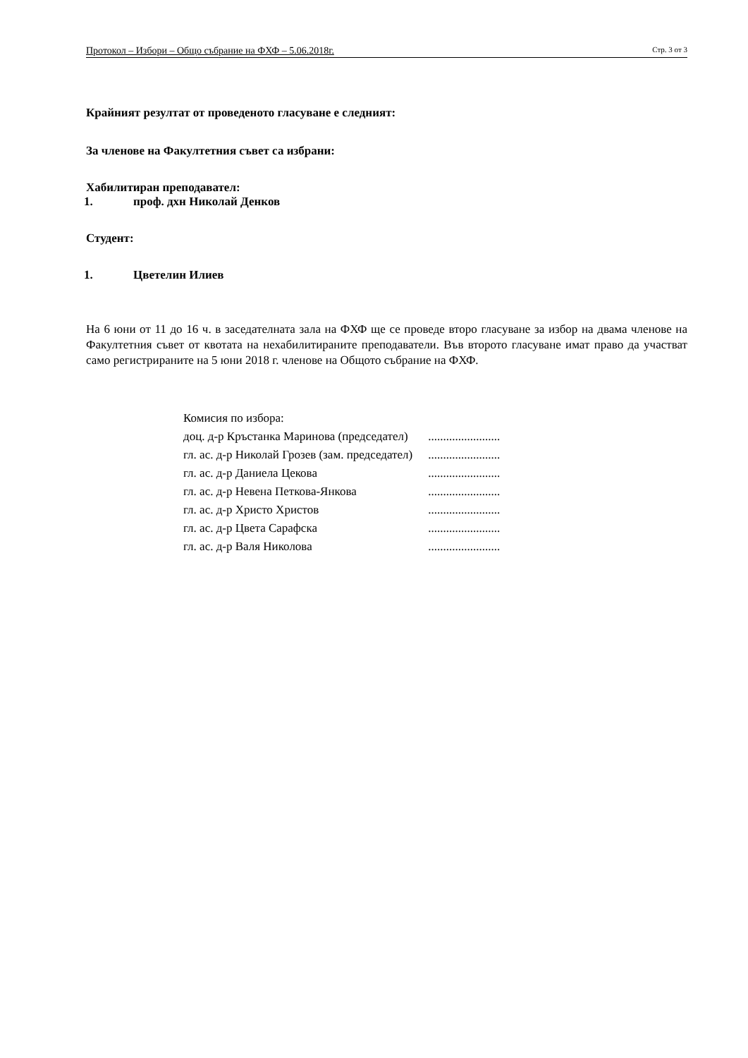Протокол – Избори – Общо събрание на ФХФ – 5.06.2018г. Стр. 3 от 3
Крайният резултат от проведеното гласуване е следният:
За членове на Факултетния съвет са избрани:
Хабилитиран преподавател:
1. проф. дхн Николай Денков
Студент:
1. Цветелин Илиев
На 6 юни от 11 до 16 ч. в заседателната зала на ФХФ ще се проведе второ гласуване за избор на двама членове на Факултетния съвет от квотата на нехабилитираните преподаватели. Във второто гласуване имат право да участват само регистрираните на 5 юни 2018 г. членове на Общото събрание на ФХФ.
| Комисия по избора: | |
| доц. д-р Кръстанка Маринова (председател) | ........................ |
| гл. ас. д-р Николай Грозев (зам. председател) | ........................ |
| гл. ас. д-р Даниела Цекова | ........................ |
| гл. ас. д-р Невена Петкова-Янкова | ........................ |
| гл. ас. д-р Христо Христов | ........................ |
| гл. ас. д-р Цвета Сарафска | ........................ |
| гл. ас. д-р Валя Николова | ........................ |